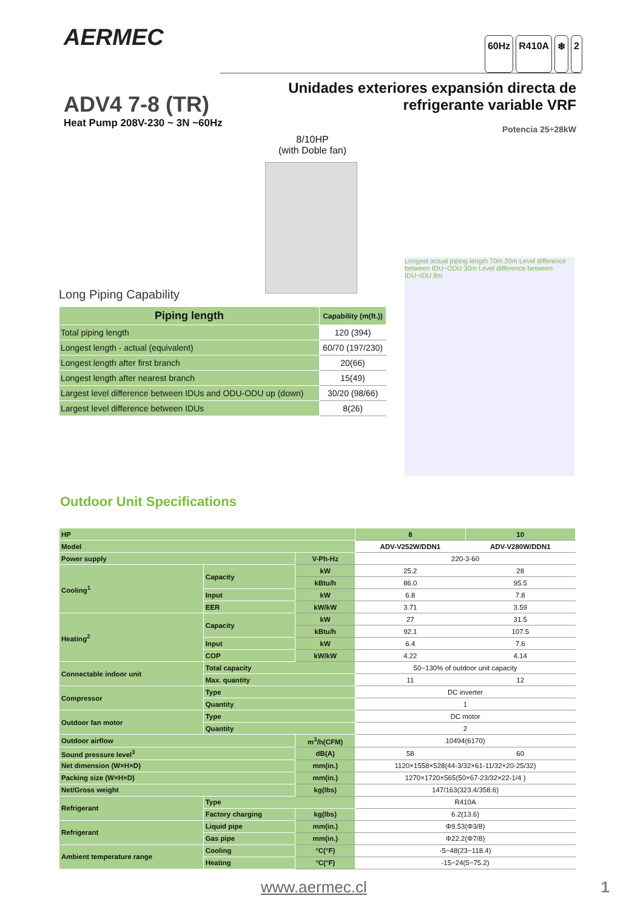AERMEC
60Hz R410A ❄ 2
ADV4 7-8 (TR)
Heat Pump 208V-230 ~ 3N ~60Hz
Unidades exteriores expansión directa de
refrigerante variable VRF
Potencia 25÷28kW
8/10HP
(with Doble fan)
Long Piping Capability
| Piping length | Capability (m(ft.)) |
| --- | --- |
| Total piping length | 120 (394) |
| Longest length - actual (equivalent) | 60/70 (197/230) |
| Longest length after first branch | 20(66) |
| Longest length after nearest branch | 15(49) |
| Largest level difference between IDUs and ODU-ODU up (down) | 30/20 (98/66) |
| Largest level difference between IDUs | 8(26) |
Longest actual piping length 70m 20m Level difference between IDU~ODU 30m Level difference between IDU~IDU 8m
Outdoor Unit Specifications
| HP | | | 8 | 10 |
| --- | --- | --- | --- | --- |
| Model | | | ADV-V252W/DDN1 | ADV-V280W/DDN1 |
| Power supply | | V-Ph-Hz | 220-3-60 | |
| Cooling<sup>1</sup> | Capacity | kW | 25.2 | 28 |
| | | kBtu/h | 86.0 | 95.5 |
| | Input | kW | 6.8 | 7.8 |
| | EER | kW/kW | 3.71 | 3.59 |
| Heating<sup>2</sup> | Capacity | kW | 27 | 31.5 |
| | | kBtu/h | 92.1 | 107.5 |
| | Input | kW | 6.4 | 7.6 |
| | COP | kW/kW | 4.22 | 4.14 |
| Connectable indoor unit | Total capacity | | 50~130% of outdoor unit capacity | |
| | Max. quantity | | 11 | 12 |
| Compressor | Type | | DC inverter | |
| | Quantity | | 1 | |
| Outdoor fan motor | Type | | DC motor | |
| | Quantity | | 2 | |
| Outdoor airflow | | m<sup>3</sup>/h(CFM) | 10494(6170) | |
| Sound pressure level<sup>3</sup> | | dB(A) | 58 | 60 |
| Net dimension (W×H×D) | | mm(in.) | 1120×1558×528(44-3/32×61-11/32×20-25/32) | |
| Packing size (W×H×D) | | mm(in.) | 1270×1720×565(50×67-23/32×22-1/4 ) | |
| Net/Gross weight | | kg(lbs) | 147/163(323.4/358.6) | |
| Refrigerant | Type | | R410A | |
| | Factory charging | kg(lbs) | 6.2(13.6) | |
| Refrigerant | Liquid pipe | mm(in.) | Φ9.53(Φ3/8) | |
| | Gas pipe | mm(in.) | Φ22.2(Φ7/8) | |
| Ambient temperature range | Cooling | °C(°F) | -5~48(23~118.4) | |
| | Heating | °C(°F) | -15~24(5~75.2) | |
www.aermec.cl 1